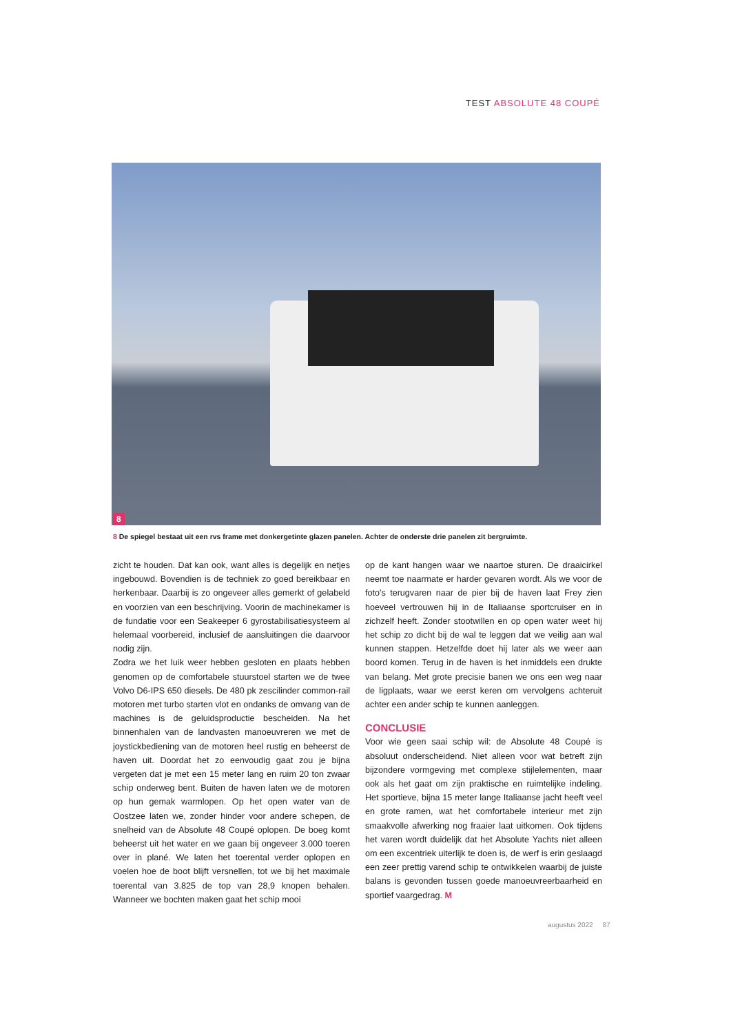TEST ABSOLUTE 48 COUPÉ
8
8 De spiegel bestaat uit een rvs frame met donkergetinte glazen panelen. Achter de onderste drie panelen zit bergruimte.
zicht te houden. Dat kan ook, want alles is degelijk en netjes ingebouwd. Bovendien is de techniek zo goed bereikbaar en herkenbaar. Daarbij is zo ongeveer alles gemerkt of gelabeld en voorzien van een beschrijving. Voorin de machinekamer is de fundatie voor een Seakeeper 6 gyrostabilisatiesysteem al helemaal voorbereid, inclusief de aansluitingen die daarvoor nodig zijn.
Zodra we het luik weer hebben gesloten en plaats hebben genomen op de comfortabele stuurstoel starten we de twee Volvo D6-IPS 650 diesels. De 480 pk zescilinder common-rail motoren met turbo starten vlot en ondanks de omvang van de machines is de geluidsproductie bescheiden. Na het binnenhalen van de landvasten manoeuvreren we met de joystickbediening van de motoren heel rustig en beheerst de haven uit. Doordat het zo eenvoudig gaat zou je bijna vergeten dat je met een 15 meter lang en ruim 20 ton zwaar schip onderweg bent. Buiten de haven laten we de motoren op hun gemak warmlopen. Op het open water van de Oostzee laten we, zonder hinder voor andere schepen, de snelheid van de Absolute 48 Coupé oplopen. De boeg komt beheerst uit het water en we gaan bij ongeveer 3.000 toeren over in plané. We laten het toerental verder oplopen en voelen hoe de boot blijft versnellen, tot we bij het maximale toerental van 3.825 de top van 28,9 knopen behalen. Wanneer we bochten maken gaat het schip mooi
op de kant hangen waar we naartoe sturen. De draaicirkel neemt toe naarmate er harder gevaren wordt. Als we voor de foto's terugvaren naar de pier bij de haven laat Frey zien hoeveel vertrouwen hij in de Italiaanse sportcruiser en in zichzelf heeft. Zonder stootwillen en op open water weet hij het schip zo dicht bij de wal te leggen dat we veilig aan wal kunnen stappen. Hetzelfde doet hij later als we weer aan boord komen. Terug in de haven is het inmiddels een drukte van belang. Met grote precisie banen we ons een weg naar de ligplaats, waar we eerst keren om vervolgens achteruit achter een ander schip te kunnen aanleggen.
CONCLUSIE
Voor wie geen saai schip wil: de Absolute 48 Coupé is absoluut onderscheidend. Niet alleen voor wat betreft zijn bijzondere vormgeving met complexe stijlelementen, maar ook als het gaat om zijn praktische en ruimtelijke indeling. Het sportieve, bijna 15 meter lange Italiaanse jacht heeft veel en grote ramen, wat het comfortabele interieur met zijn smaakvolle afwerking nog fraaier laat uitkomen. Ook tijdens het varen wordt duidelijk dat het Absolute Yachts niet alleen om een excentriek uiterlijk te doen is, de werf is erin geslaagd een zeer prettig varend schip te ontwikkelen waarbij de juiste balans is gevonden tussen goede manoeuvreerbaarheid en sportief vaargedrag. M
augustus 2022 87